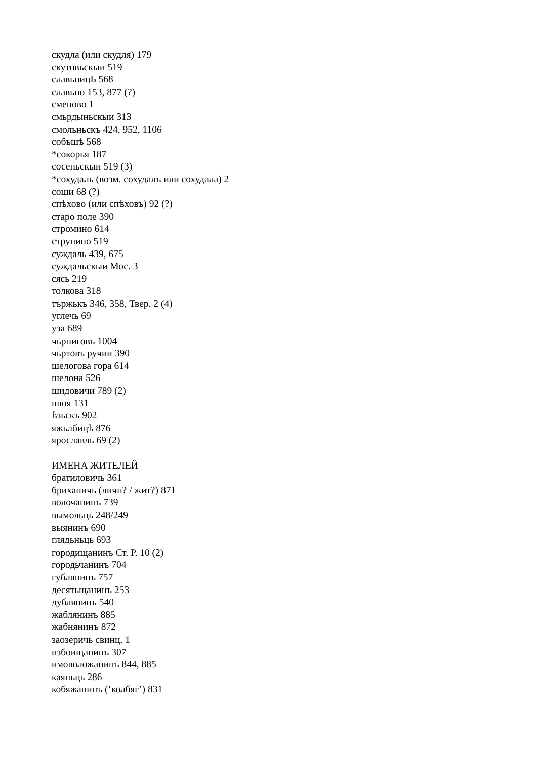скудла (или скудля) 179
скутовьскыи 519
славьницЬ 568
славьно 153, 877 (?)
сменово 1
смьрдыньскыи 313
смольньскъ 424, 952, 1106
собъшѣ 568
*сокорья 187
сосеньскыи 519 (3)
*сохудаль (возм. сохудалъ или сохудала) 2
соши 68 (?)
спѣхово (или спѣховъ) 92 (?)
старо поле 390
стромино 614
струпино 519
суждаль 439, 675
суждальскыи Мос. 3
сясь 219
толкова 318
тържькъ 346, 358, Твер. 2 (4)
углечь 69
уза 689
чьрниговъ 1004
чьртовъ ручии 390
шелогова гора 614
шелона 526
шидовичи 789 (2)
шюя 131
ѣзьскъ 902
яжьлбицѣ 876
ярославль 69 (2)
ИМЕНА ЖИТЕЛЕЙ
братиловичь 361
бриханичь (личн? / жит?) 871
волочанинъ 739
вымольць 248/249
выянинъ 690
глядьньць 693
городищанинъ Ст. Р. 10 (2)
городьчанинъ 704
гублянинъ 757
десятьщанинъ 253
дублянинъ 540
жаблянинъ 885
жабнянинъ 872
заозеричь свинц. 1
избоищанинъ 307
имоволожанинъ 844, 885
каяньць 286
кобяжанинъ (‘колбяг’) 831